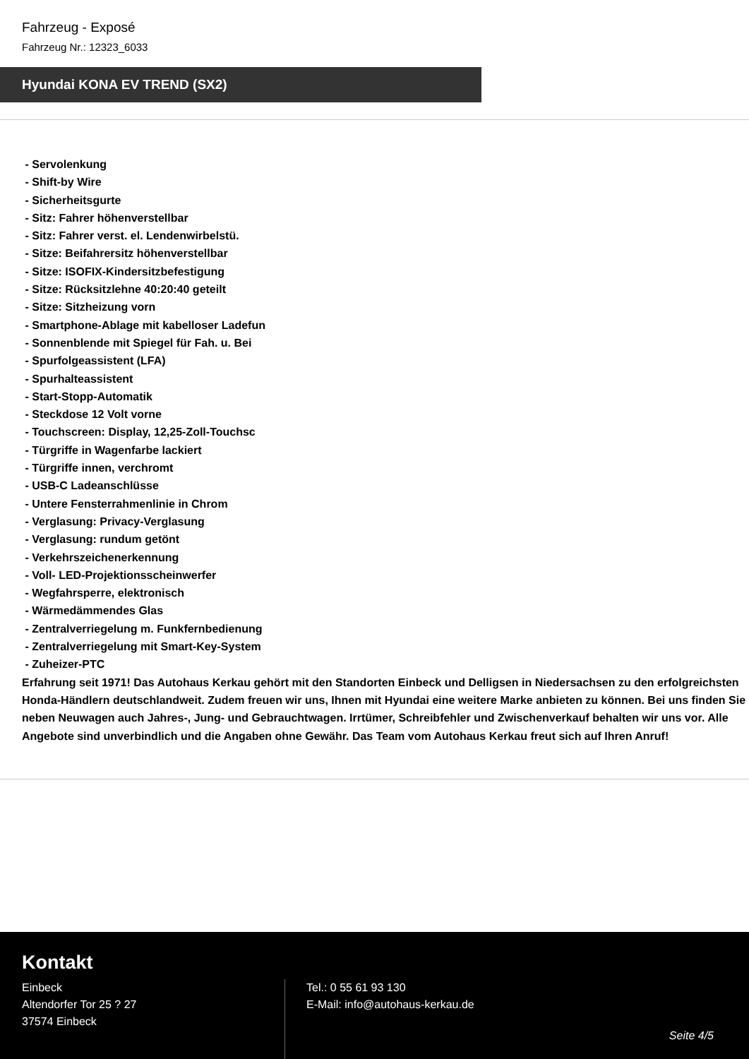Fahrzeug - Exposé
Fahrzeug Nr.: 12323_6033
Hyundai KONA EV TREND (SX2)
- Servolenkung
- Shift-by Wire
- Sicherheitsgurte
- Sitz: Fahrer höhenverstellbar
- Sitz: Fahrer verst. el. Lendenwirbelstü.
- Sitze: Beifahrersitz höhenverstellbar
- Sitze: ISOFIX-Kindersitzbefestigung
- Sitze: Rücksitzlehne 40:20:40 geteilt
- Sitze: Sitzheizung vorn
- Smartphone-Ablage mit kabelloser Ladefun
- Sonnenblende mit Spiegel für Fah. u. Bei
- Spurfolgeassistent (LFA)
- Spurhalteassistent
- Start-Stopp-Automatik
- Steckdose 12 Volt vorne
- Touchscreen: Display, 12,25-Zoll-Touchsc
- Türgriffe in Wagenfarbe lackiert
- Türgriffe innen, verchromt
- USB-C Ladeanschlüsse
- Untere Fensterrahmenlinie in Chrom
- Verglasung: Privacy-Verglasung
- Verglasung: rundum getönt
- Verkehrszeichenerkennung
- Voll- LED-Projektionsscheinwerfer
- Wegfahrsperre, elektronisch
- Wärmedämmendes Glas
- Zentralverriegelung m. Funkfernbedienung
- Zentralverriegelung mit Smart-Key-System
- Zuheizer-PTC
Erfahrung seit 1971! Das Autohaus Kerkau gehört mit den Standorten Einbeck und Delligsen in Niedersachsen zu den erfolgreichsten Honda-Händlern deutschlandweit. Zudem freuen wir uns, Ihnen mit Hyundai eine weitere Marke anbieten zu können. Bei uns finden Sie neben Neuwagen auch Jahres-, Jung- und Gebrauchtwagen. Irrtümer, Schreibfehler und Zwischenverkauf behalten wir uns vor. Alle Angebote sind unverbindlich und die Angaben ohne Gewähr. Das Team vom Autohaus Kerkau freut sich auf Ihren Anruf!
Kontakt
Einbeck
Altendorfer Tor 25 ? 27
37574 Einbeck
Tel.: 0 55 61 93 130
E-Mail: info@autohaus-kerkau.de
Seite 4/5